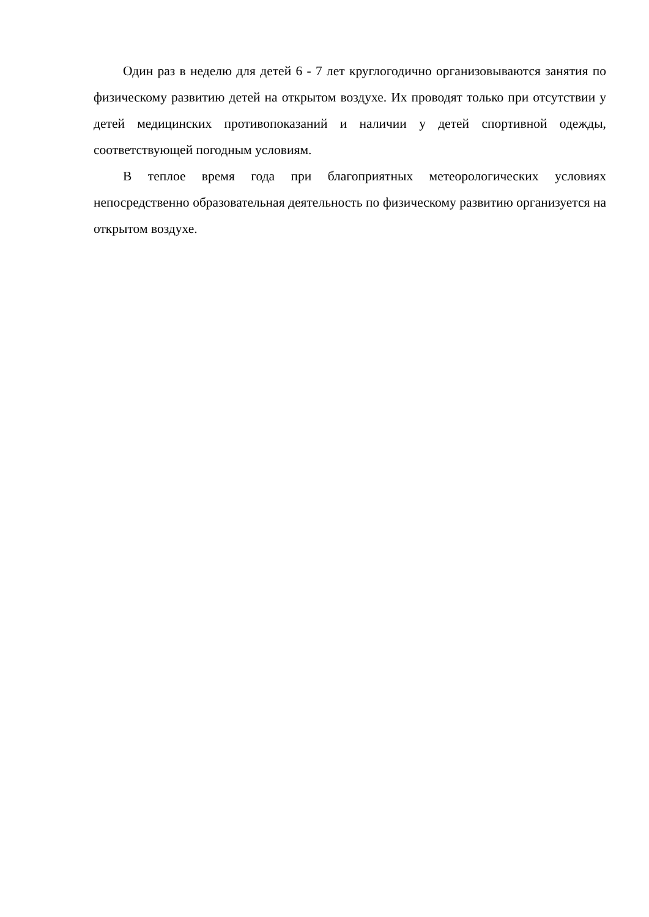Один раз в неделю для детей 6 - 7 лет круглогодично организовываются занятия по физическому развитию детей на открытом воздухе. Их проводят только при отсутствии у детей медицинских противопоказаний и наличии у детей спортивной одежды, соответствующей погодным условиям.
В теплое время года при благоприятных метеорологических условиях непосредственно образовательная деятельность по физическому развитию организуется на открытом воздухе.